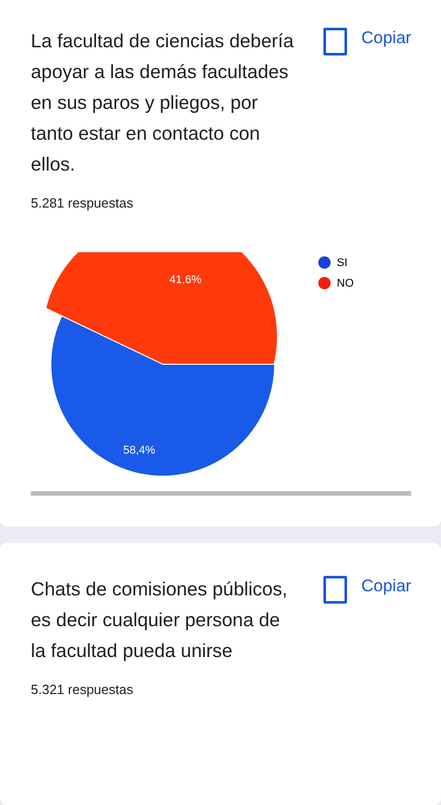La facultad de ciencias debería apoyar a las demás facultades en sus paros y pliegos, por tanto estar en contacto con ellos.
Copiar
5.281 respuestas
41,6%
58,4%
SI
NO
Chats de comisiones públicos, es decir cualquier persona de la facultad pueda unirse
Copiar
5.321 respuestas